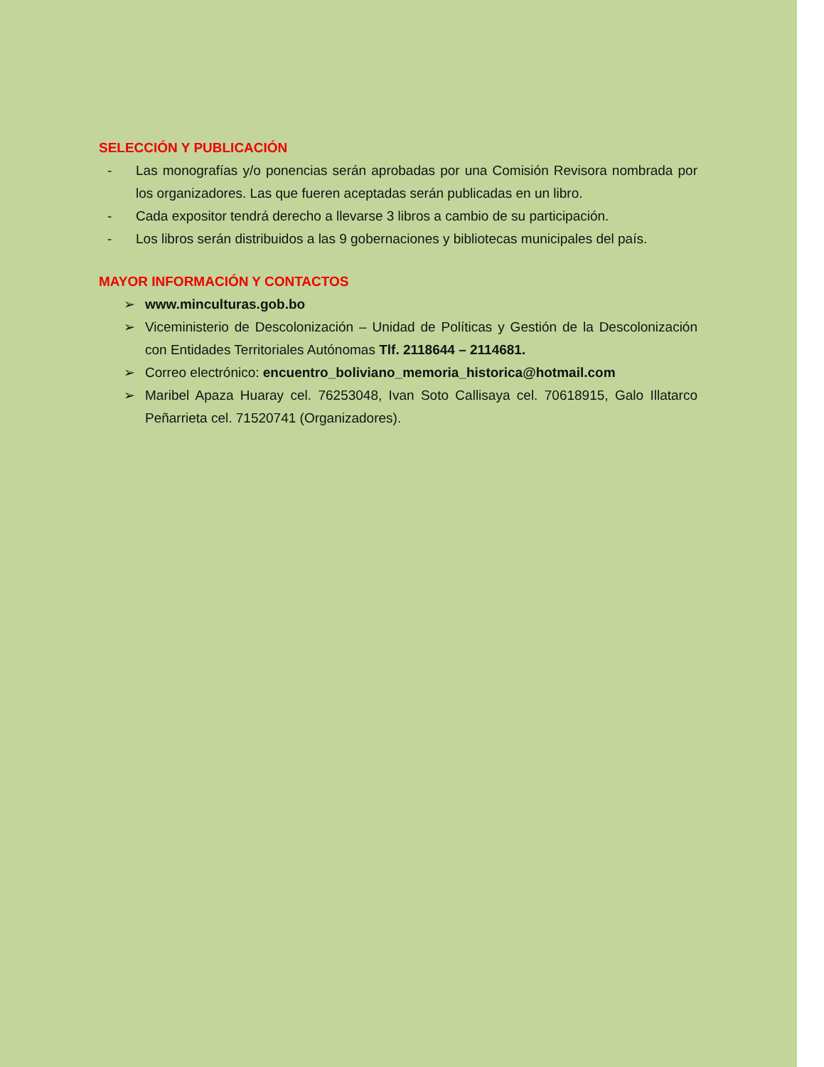SELECCIÓN Y PUBLICACIÓN
- Las monografías y/o ponencias serán aprobadas por una Comisión Revisora nombrada por los organizadores. Las que fueren aceptadas serán publicadas en un libro.
- Cada expositor tendrá derecho a llevarse 3 libros a cambio de su participación.
- Los libros serán distribuidos a las 9 gobernaciones y bibliotecas municipales del país.
MAYOR INFORMACIÓN Y CONTACTOS
➢ www.minculturas.gob.bo
➢ Viceministerio de Descolonización – Unidad de Políticas y Gestión de la Descolonización con Entidades Territoriales Autónomas Tlf. 2118644 – 2114681.
➢ Correo electrónico: encuentro_boliviano_memoria_historica@hotmail.com
➢ Maribel Apaza Huaray cel. 76253048, Ivan Soto Callisaya cel. 70618915, Galo Illatarco Peñarrieta cel. 71520741 (Organizadores).